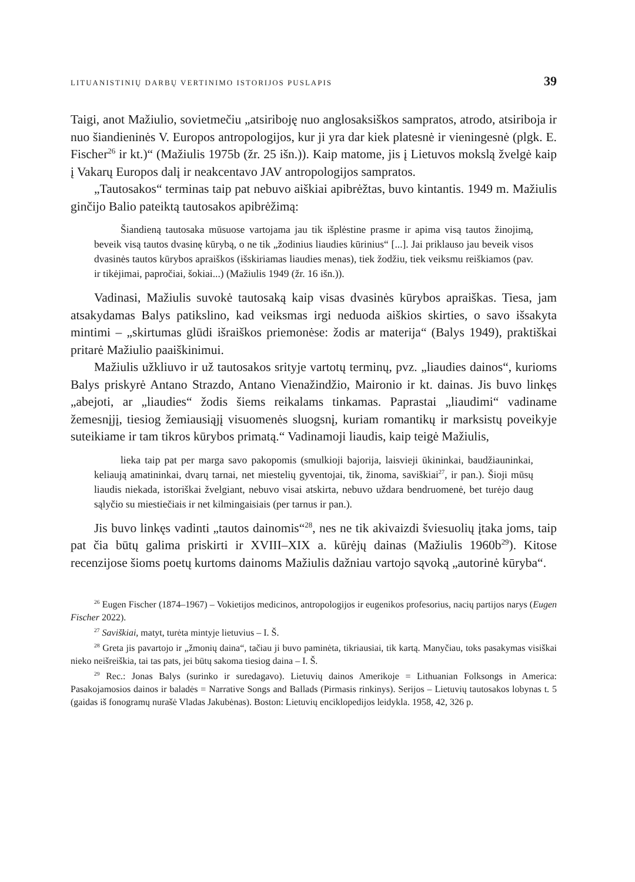LITUANISTINIŲ DARBŲ VERTINIMO ISTORIJOS PUSLAPIS 39
Taigi, anot Mažiulio, sovietmečiu „atsiriboję nuo anglosaksiškos sampratos, atrodo, atsiriboja ir nuo šiandieninės V. Europos antropologijos, kur ji yra dar kiek platesnė ir vieningesnė (plgk. E. Fischer<sup>26</sup> ir kt.)“ (Mažiulis 1975b (žr. 25 išn.)). Kaip matome, jis į Lietuvos mokslą žvelgė kaip į Vakarų Europos dalį ir neakcentavo JAV antropologijos sampratos.
„Tautosakos“ terminas taip pat nebuvo aiškiai apibrėžtas, buvo kintantis. 1949 m. Mažiulis ginčijo Balio pateiktą tautosakos apibrėžimą:
Šiandieną tautosaka mūsuose vartojama jau tik išplėstine prasme ir apima visą tautos žinojimą, beveik visą tautos dvasinę kūrybą, o ne tik „žodinius liaudies kūrinius“ [...]. Jai priklauso jau beveik visos dvasinės tautos kūrybos apraiškos (išskiriamas liaudies menas), tiek žodžiu, tiek veiksmu reiškiamos (pav. ir tikėjimai, papročiai, šokiai...) (Mažiulis 1949 (žr. 16 išn.)).
Vadinasi, Mažiulis suvokė tautosaką kaip visas dvasinės kūrybos apraiškas. Tiesa, jam atsakydamas Balys patikslino, kad veiksmas irgi neduoda aiškios skirties, o savo išsakyta mintimi – „skirtumas glūdi išraiškos priemonėse: žodis ar materija“ (Balys 1949), praktiškai pritarė Mažiulio paaiškinimui.
Mažiulis užkliuvo ir už tautosakos srityje vartotų terminų, pvz. „liaudies dainos“, kurioms Balys priskyrė Antano Strazdo, Antano Vienažindžio, Maironio ir kt. dainas. Jis buvo linkęs „abejoti, ar „liaudies“ žodis šiems reikalams tinkamas. Paprastai „liaudimi“ vadiname žemesnįjį, tiesiog žemiausiąjį visuomenės sluogsnį, kuriam romantikų ir marksistų poveikyje suteikiame ir tam tikros kūrybos primatą.“ Vadinamoji liaudis, kaip teigė Mažiulis,
lieka taip pat per marga savo pakopomis (smulkioji bajorija, laisvieji ūkininkai, baudžiauninkai, keliaują amatininkai, dvarų tarnai, net miestelių gyventojai, tik, žinoma, saviškiai<sup>27</sup>, ir pan.). Šioji mūsų liaudis niekada, istoriškai žvelgiant, nebuvo visai atskirta, nebuvo uždara bendruomenė, bet turėjo daug sąlyčio su miestiečiais ir net kilmingaisiais (per tarnus ir pan.).
Jis buvo linkęs vadinti „tautos dainomis“<sup>28</sup>, nes ne tik akivaizdi šviesuolių įtaka joms, taip pat čia būtų galima priskirti ir XVIII–XIX a. kūrėjų dainas (Mažiulis 1960b<sup>29</sup>). Kitose recenzijose šioms poetų kurtoms dainoms Mažiulis dažniau vartojo sąvoką „autorinė kūryba“.
<sup>26</sup> Eugen Fischer (1874–1967) – Vokietijos medicinos, antropologijos ir eugenikos profesorius, nacių partijos narys (Eugen Fischer 2022).
<sup>27</sup> Saviškiai, matyt, turėta mintyje lietuvius – I. Š.
<sup>28</sup> Greta jis pavartojo ir „žmonių daina“, tačiau ji buvo paminėta, tikriausiai, tik kartą. Manyčiau, toks pasakymas visiškai nieko neišreiškia, tai tas pats, jei būtų sakoma tiesiog daina – I. Š.
<sup>29</sup> Rec.: Jonas Balys (surinko ir suredagavo). Lietuvių dainos Amerikoje = Lithuanian Folksongs in America: Pasakojamosios dainos ir baladės = Narrative Songs and Ballads (Pirmasis rinkinys). Serijos – Lietuvių tautosakos lobynas t. 5 (gaidas iš fonogramų nurašė Vladas Jakubėnas). Boston: Lietuvių enciklopedijos leidykla. 1958, 42, 326 p.